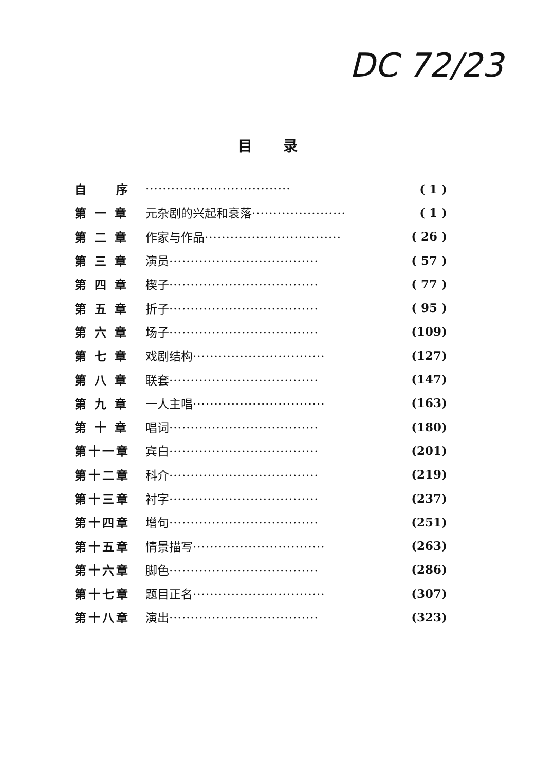DC 72/23
目录
| 自 序 | ·································· | ( 1 ) |
| 第 一 章 | 元杂剧的兴起和衰落 ······················ | ( 1 ) |
| 第 二 章 | 作家与作品 ································ | ( 26 ) |
| 第 三 章 | 演员 ··································· | ( 57 ) |
| 第 四 章 | 楔子 ··································· | ( 77 ) |
| 第 五 章 | 折子 ··································· | ( 95 ) |
| 第 六 章 | 场子 ··································· | (109) |
| 第 七 章 | 戏剧结构 ······························· | (127) |
| 第 八 章 | 联套 ··································· | (147) |
| 第 九 章 | 一人主唱 ······························· | (163) |
| 第 十 章 | 唱词 ··································· | (180) |
| 第十一章 | 宾白 ··································· | (201) |
| 第十二章 | 科介 ··································· | (219) |
| 第十三章 | 衬字 ··································· | (237) |
| 第十四章 | 增句 ··································· | (251) |
| 第十五章 | 情景描写 ······························· | (263) |
| 第十六章 | 脚色 ··································· | (286) |
| 第十七章 | 题目正名 ······························· | (307) |
| 第十八章 | 演出 ··································· | (323) |